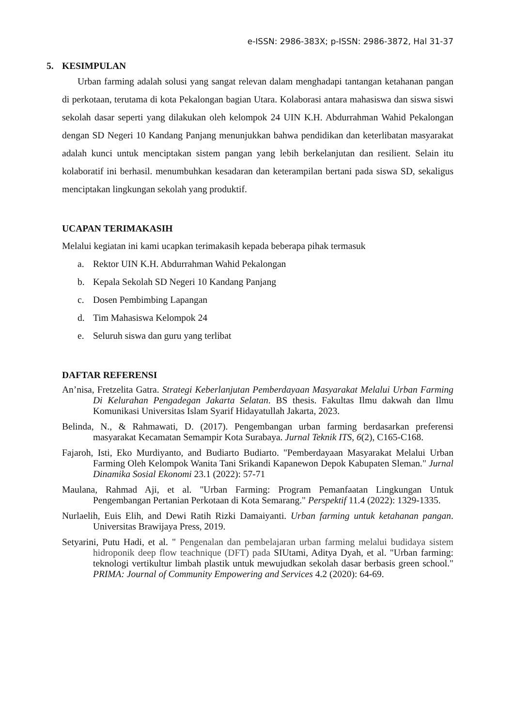e-ISSN: 2986-383X; p-ISSN: 2986-3872, Hal 31-37
5. KESIMPULAN
Urban farming adalah solusi yang sangat relevan dalam menghadapi tantangan ketahanan pangan di perkotaan, terutama di kota Pekalongan bagian Utara. Kolaborasi antara mahasiswa dan siswa siswi sekolah dasar seperti yang dilakukan oleh kelompok 24 UIN K.H. Abdurrahman Wahid Pekalongan dengan SD Negeri 10 Kandang Panjang menunjukkan bahwa pendidikan dan keterlibatan masyarakat adalah kunci untuk menciptakan sistem pangan yang lebih berkelanjutan dan resilient. Selain itu kolaboratif ini berhasil. menumbuhkan kesadaran dan keterampilan bertani pada siswa SD, sekaligus menciptakan lingkungan sekolah yang produktif.
UCAPAN TERIMAKASIH
Melalui kegiatan ini kami ucapkan terimakasih kepada beberapa pihak termasuk
a. Rektor UIN K.H. Abdurrahman Wahid Pekalongan
b. Kepala Sekolah SD Negeri 10 Kandang Panjang
c. Dosen Pembimbing Lapangan
d. Tim Mahasiswa Kelompok 24
e. Seluruh siswa dan guru yang terlibat
DAFTAR REFERENSI
An’nisa, Fretzelita Gatra. Strategi Keberlanjutan Pemberdayaan Masyarakat Melalui Urban Farming Di Kelurahan Pengadegan Jakarta Selatan. BS thesis. Fakultas Ilmu dakwah dan Ilmu Komunikasi Universitas Islam Syarif Hidayatullah Jakarta, 2023.
Belinda, N., & Rahmawati, D. (2017). Pengembangan urban farming berdasarkan preferensi masyarakat Kecamatan Semampir Kota Surabaya. Jurnal Teknik ITS, 6(2), C165-C168.
Fajaroh, Isti, Eko Murdiyanto, and Budiarto Budiarto. "Pemberdayaan Masyarakat Melalui Urban Farming Oleh Kelompok Wanita Tani Srikandi Kapanewon Depok Kabupaten Sleman." Jurnal Dinamika Sosial Ekonomi 23.1 (2022): 57-71
Maulana, Rahmad Aji, et al. "Urban Farming: Program Pemanfaatan Lingkungan Untuk Pengembangan Pertanian Perkotaan di Kota Semarang." Perspektif 11.4 (2022): 1329-1335.
Nurlaelih, Euis Elih, and Dewi Ratih Rizki Damaiyanti. Urban farming untuk ketahanan pangan. Universitas Brawijaya Press, 2019.
Setyarini, Putu Hadi, et al. " Pengenalan dan pembelajaran urban farming melalui budidaya sistem hidroponik deep flow teachnique (DFT) pada SIUtami, Aditya Dyah, et al. "Urban farming: teknologi vertikultur limbah plastik untuk mewujudkan sekolah dasar berbasis green school." PRIMA: Journal of Community Empowering and Services 4.2 (2020): 64-69.